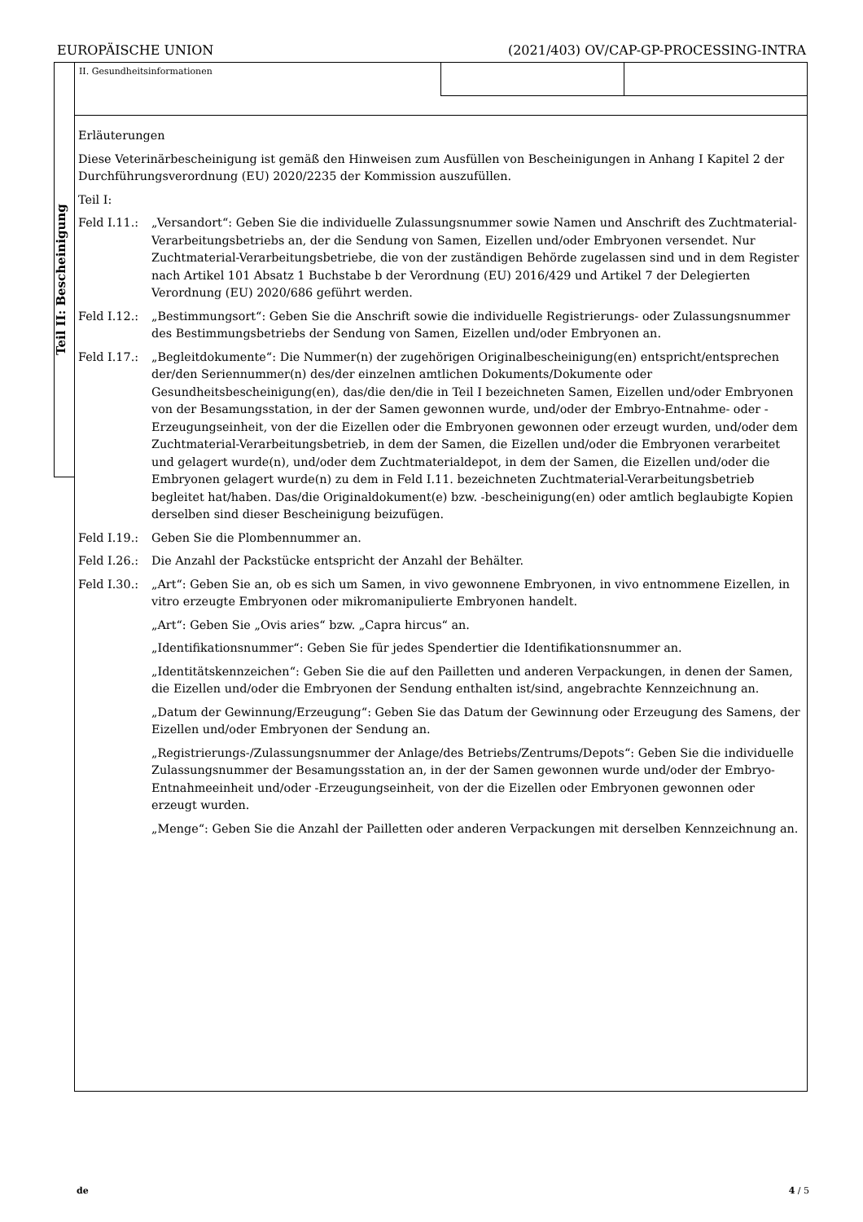EUROPÄISCHE UNION (2021/403) OV/CAP-GP-PROCESSING-INTRA
Teil II: Bescheinigung
II. Gesundheitsinformationen
Erläuterungen
Diese Veterinärbescheinigung ist gemäß den Hinweisen zum Ausfüllen von Bescheinigungen in Anhang I Kapitel 2 der Durchführungsverordnung (EU) 2020/2235 der Kommission auszufüllen.
Teil I:
Feld I.11.: „Versandort“: Geben Sie die individuelle Zulassungsnummer sowie Namen und Anschrift des Zuchtmaterial-Verarbeitungsbetriebs an, der die Sendung von Samen, Eizellen und/oder Embryonen versendet. Nur Zuchtmaterial-Verarbeitungsbetriebe, die von der zuständigen Behörde zugelassen sind und in dem Register nach Artikel 101 Absatz 1 Buchstabe b der Verordnung (EU) 2016/429 und Artikel 7 der Delegierten Verordnung (EU) 2020/686 geführt werden.
Feld I.12.: „Bestimmungsort“: Geben Sie die Anschrift sowie die individuelle Registrierungs- oder Zulassungsnummer des Bestimmungsbetriebs der Sendung von Samen, Eizellen und/oder Embryonen an.
Feld I.17.: „Begleitdokumente“: Die Nummer(n) der zugehörigen Originalbescheinigung(en) entspricht/entsprechen der/den Seriennummer(n) des/der einzelnen amtlichen Dokuments/Dokumente oder Gesundheitsbescheinigung(en), das/die den/die in Teil I bezeichneten Samen, Eizellen und/oder Embryonen von der Besamungsstation, in der der Samen gewonnen wurde, und/oder der Embryo-Entnahme- oder -Erzeugungseinheit, von der die Eizellen oder die Embryonen gewonnen oder erzeugt wurden, und/oder dem Zuchtmaterial-Verarbeitungsbetrieb, in dem der Samen, die Eizellen und/oder die Embryonen verarbeitet und gelagert wurde(n), und/oder dem Zuchtmaterialdepot, in dem der Samen, die Eizellen und/oder die Embryonen gelagert wurde(n) zu dem in Feld I.11. bezeichneten Zuchtmaterial-Verarbeitungsbetrieb begleitet hat/haben. Das/die Originaldokument(e) bzw. -bescheinigung(en) oder amtlich beglaubigte Kopien derselben sind dieser Bescheinigung beizufügen.
Feld I.19.: Geben Sie die Plombennummer an.
Feld I.26.: Die Anzahl der Packstücke entspricht der Anzahl der Behälter.
Feld I.30.: „Art“: Geben Sie an, ob es sich um Samen, in vivo gewonnene Embryonen, in vivo entnommene Eizellen, in vitro erzeugte Embryonen oder mikromanipulierte Embryonen handelt.
„Art“: Geben Sie „Ovis aries“ bzw. „Capra hircus“ an.
„Identifikationsnummer“: Geben Sie für jedes Spendertier die Identifikationsnummer an.
„Identitätskennzeichen“: Geben Sie die auf den Pailletten und anderen Verpackungen, in denen der Samen, die Eizellen und/oder die Embryonen der Sendung enthalten ist/sind, angebrachte Kennzeichnung an.
„Datum der Gewinnung/Erzeugung“: Geben Sie das Datum der Gewinnung oder Erzeugung des Samens, der Eizellen und/oder Embryonen der Sendung an.
„Registrierungs-/Zulassungsnummer der Anlage/des Betriebs/Zentrums/Depots“: Geben Sie die individuelle Zulassungsnummer der Besamungsstation an, in der der Samen gewonnen wurde und/oder der Embryo-Entnahmeeinheit und/oder -Erzeugungseinheit, von der die Eizellen oder Embryonen gewonnen oder erzeugt wurden.
„Menge“: Geben Sie die Anzahl der Pailletten oder anderen Verpackungen mit derselben Kennzeichnung an.
de 4 / 5